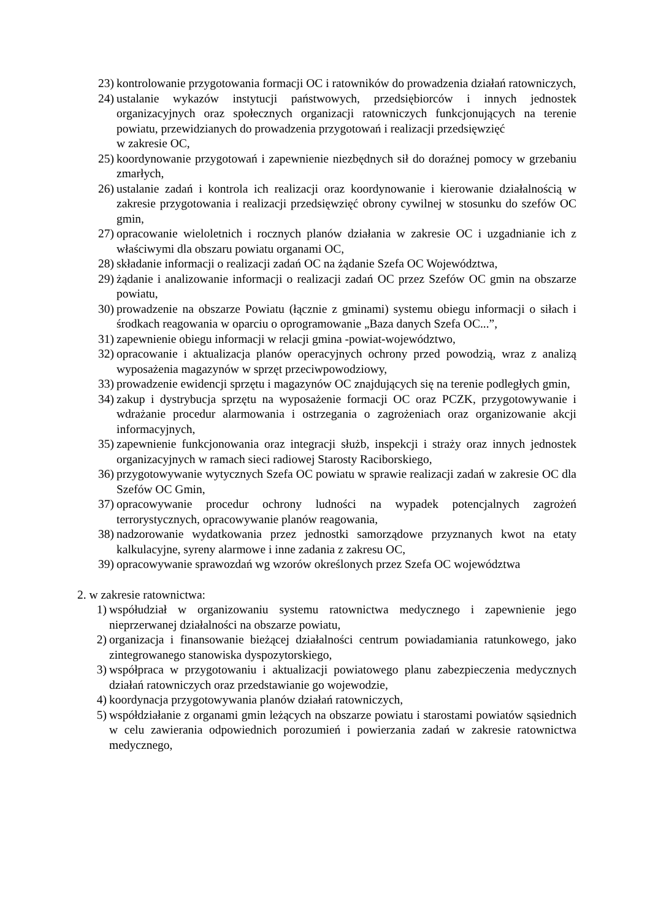23) kontrolowanie przygotowania formacji OC i ratowników do prowadzenia działań ratowniczych,
24) ustalanie wykazów instytucji państwowych, przedsiębiorców i innych jednostek organizacyjnych oraz społecznych organizacji ratowniczych funkcjonujących na terenie powiatu, przewidzianych do prowadzenia przygotowań i realizacji przedsięwzięć
w zakresie OC,
25) koordynowanie przygotowań i zapewnienie niezbędnych sił do doraźnej pomocy w grzebaniu zmarłych,
26) ustalanie zadań i kontrola ich realizacji oraz koordynowanie i kierowanie działalnością w zakresie przygotowania i realizacji przedsięwzięć obrony cywilnej w stosunku do szefów OC gmin,
27) opracowanie wieloletnich i rocznych planów działania w zakresie OC i uzgadnianie ich z właściwymi dla obszaru powiatu organami OC,
28) składanie informacji o realizacji zadań OC na żądanie Szefa OC Województwa,
29) żądanie i analizowanie informacji o realizacji zadań OC przez Szefów OC gmin na obszarze powiatu,
30) prowadzenie na obszarze Powiatu (łącznie z gminami) systemu obiegu informacji o siłach i środkach reagowania w oparciu o oprogramowanie „Baza danych Szefa OC...”,
31) zapewnienie obiegu informacji w relacji gmina -powiat-województwo,
32) opracowanie i aktualizacja planów operacyjnych ochrony przed powodzią, wraz z analizą wyposażenia magazynów w sprzęt przeciwpowodziowy,
33) prowadzenie ewidencji sprzętu i magazynów OC znajdujących się na terenie podległych gmin,
34) zakup i dystrybucja sprzętu na wyposażenie formacji OC oraz PCZK, przygotowywanie i wdrażanie procedur alarmowania i ostrzegania o zagrożeniach oraz organizowanie akcji informacyjnych,
35) zapewnienie funkcjonowania oraz integracji służb, inspekcji i straży oraz innych jednostek organizacyjnych w ramach sieci radiowej Starosty Raciborskiego,
36) przygotowywanie wytycznych Szefa OC powiatu w sprawie realizacji zadań w zakresie OC dla Szefów OC Gmin,
37) opracowywanie procedur ochrony ludności na wypadek potencjalnych zagrożeń terrorystycznych, opracowywanie planów reagowania,
38) nadzorowanie wydatkowania przez jednostki samorządowe przyznanych kwot na etaty kalkulacyjne, syreny alarmowe i inne zadania z zakresu OC,
39) opracowywanie sprawozdań wg wzorów określonych przez Szefa OC województwa
2. w zakresie ratownictwa:
1) współudział w organizowaniu systemu ratownictwa medycznego i zapewnienie jego nieprzerwanej działalności na obszarze powiatu,
2) organizacja i finansowanie bieżącej działalności centrum powiadamiania ratunkowego, jako zintegrowanego stanowiska dyspozytorskiego,
3) współpraca w przygotowaniu i aktualizacji powiatowego planu zabezpieczenia medycznych działań ratowniczych oraz przedstawianie go wojewodzie,
4) koordynacja przygotowywania planów działań ratowniczych,
5) współdziałanie z organami gmin leżących na obszarze powiatu i starostami powiatów sąsiednich w celu zawierania odpowiednich porozumień i powierzania zadań w zakresie ratownictwa medycznego,